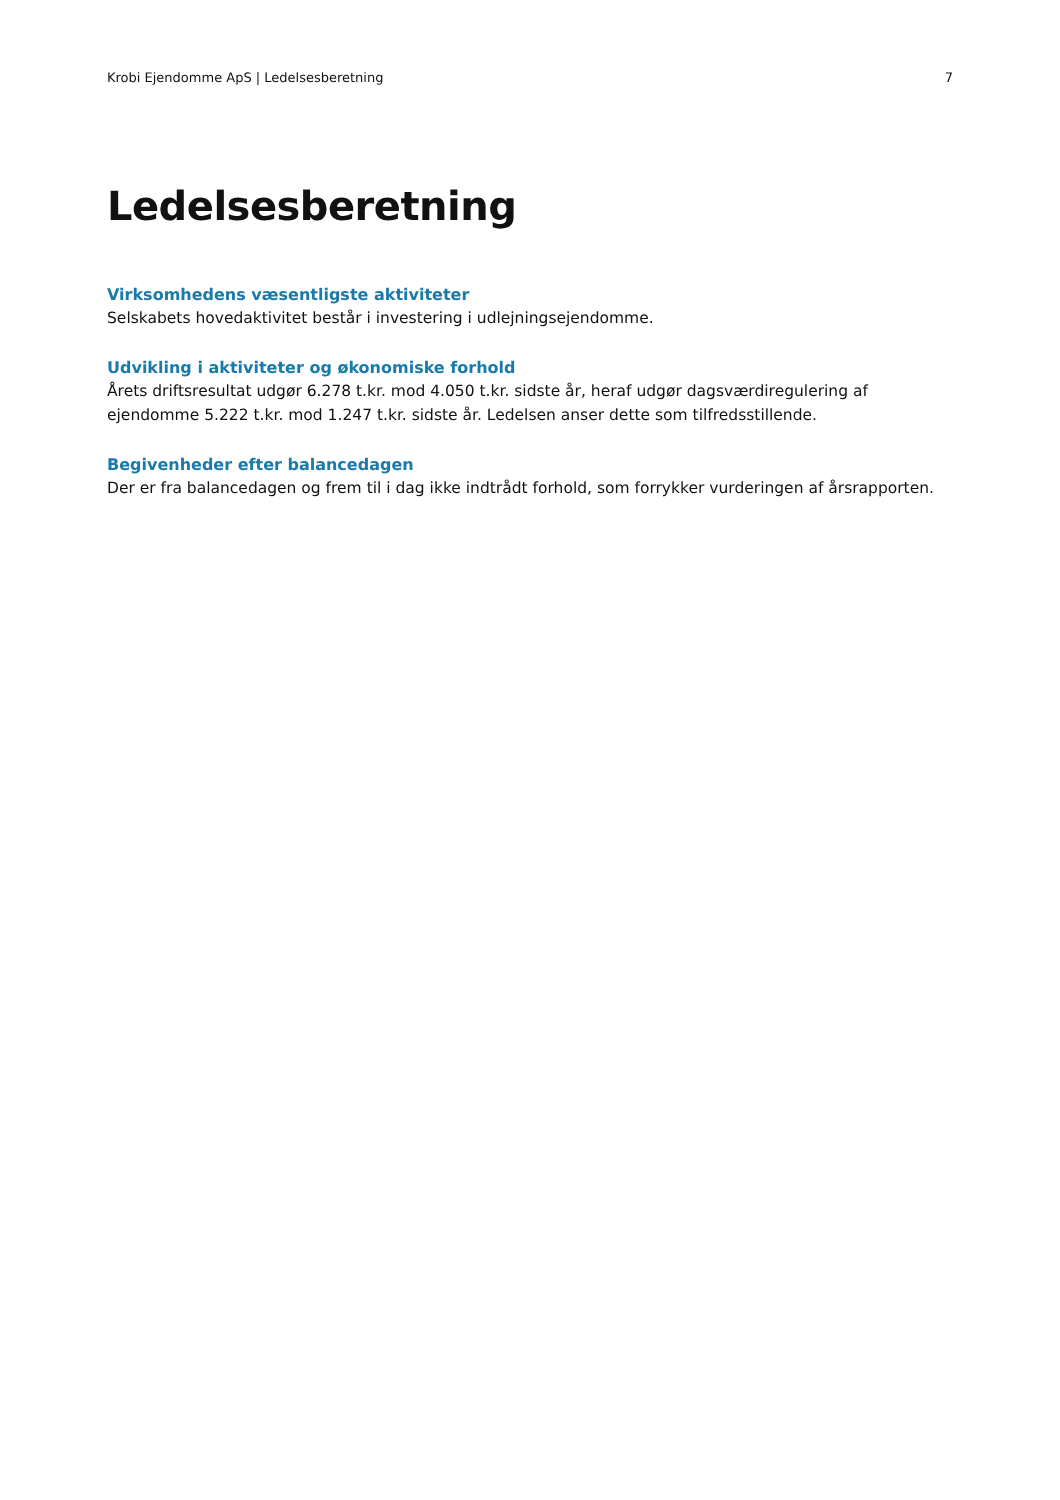Krobi Ejendomme ApS | Ledelsesberetning 7
Ledelsesberetning
Virksomhedens væsentligste aktiviteter
Selskabets hovedaktivitet består i investering i udlejningsejendomme.
Udvikling i aktiviteter og økonomiske forhold
Årets driftsresultat udgør 6.278 t.kr. mod 4.050 t.kr. sidste år, heraf udgør dagsværdiregulering af ejendomme 5.222 t.kr. mod 1.247 t.kr. sidste år. Ledelsen anser dette som tilfredsstillende.
Begivenheder efter balancedagen
Der er fra balancedagen og frem til i dag ikke indtrådt forhold, som forrykker vurderingen af årsrapporten.